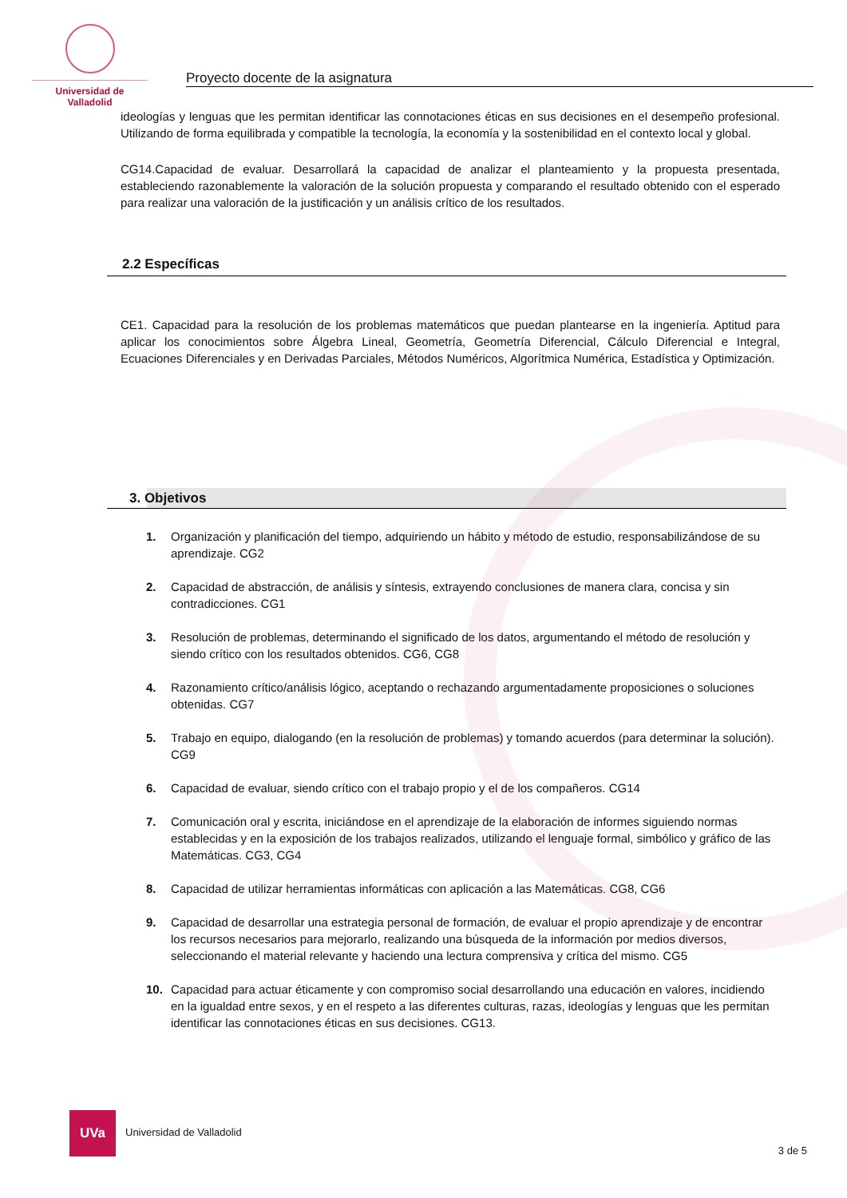Universidad de Valladolid
Proyecto docente de la asignatura
ideologías y lenguas que les permitan identificar las connotaciones éticas en sus decisiones en el desempeño profesional. Utilizando de forma equilibrada y compatible la tecnología, la economía y la sostenibilidad en el contexto local y global.
CG14.Capacidad de evaluar. Desarrollará la capacidad de analizar el planteamiento y la propuesta presentada, estableciendo razonablemente la valoración de la solución propuesta y comparando el resultado obtenido con el esperado para realizar una valoración de la justificación y un análisis crítico de los resultados.
2.2 Específicas
CE1. Capacidad para la resolución de los problemas matemáticos que puedan plantearse en la ingeniería. Aptitud para aplicar los conocimientos sobre Álgebra Lineal, Geometría, Geometría Diferencial, Cálculo Diferencial e Integral, Ecuaciones Diferenciales y en Derivadas Parciales, Métodos Numéricos, Algorítmica Numérica, Estadística y Optimización.
3. Objetivos
1. Organización y planificación del tiempo, adquiriendo un hábito y método de estudio, responsabilizándose de su aprendizaje. CG2
2. Capacidad de abstracción, de análisis y síntesis, extrayendo conclusiones de manera clara, concisa y sin contradicciones. CG1
3. Resolución de problemas, determinando el significado de los datos, argumentando el método de resolución y siendo crítico con los resultados obtenidos. CG6, CG8
4. Razonamiento crítico/análisis lógico, aceptando o rechazando argumentadamente proposiciones o soluciones obtenidas. CG7
5. Trabajo en equipo, dialogando (en la resolución de problemas) y tomando acuerdos (para determinar la solución). CG9
6. Capacidad de evaluar, siendo crítico con el trabajo propio y el de los compañeros. CG14
7. Comunicación oral y escrita, iniciándose en el aprendizaje de la elaboración de informes siguiendo normas establecidas y en la exposición de los trabajos realizados, utilizando el lenguaje formal, simbólico y gráfico de las Matemáticas. CG3, CG4
8. Capacidad de utilizar herramientas informáticas con aplicación a las Matemáticas. CG8, CG6
9. Capacidad de desarrollar una estrategia personal de formación, de evaluar el propio aprendizaje y de encontrar los recursos necesarios para mejorarlo, realizando una búsqueda de la información por medios diversos, seleccionando el material relevante y haciendo una lectura comprensiva y crítica del mismo. CG5
10. Capacidad para actuar éticamente y con compromiso social desarrollando una educación en valores, incidiendo en la igualdad entre sexos, y en el respeto a las diferentes culturas, razas, ideologías y lenguas que les permitan identificar las connotaciones éticas en sus decisiones. CG13.
UVa
Universidad de Valladolid
3 de 5